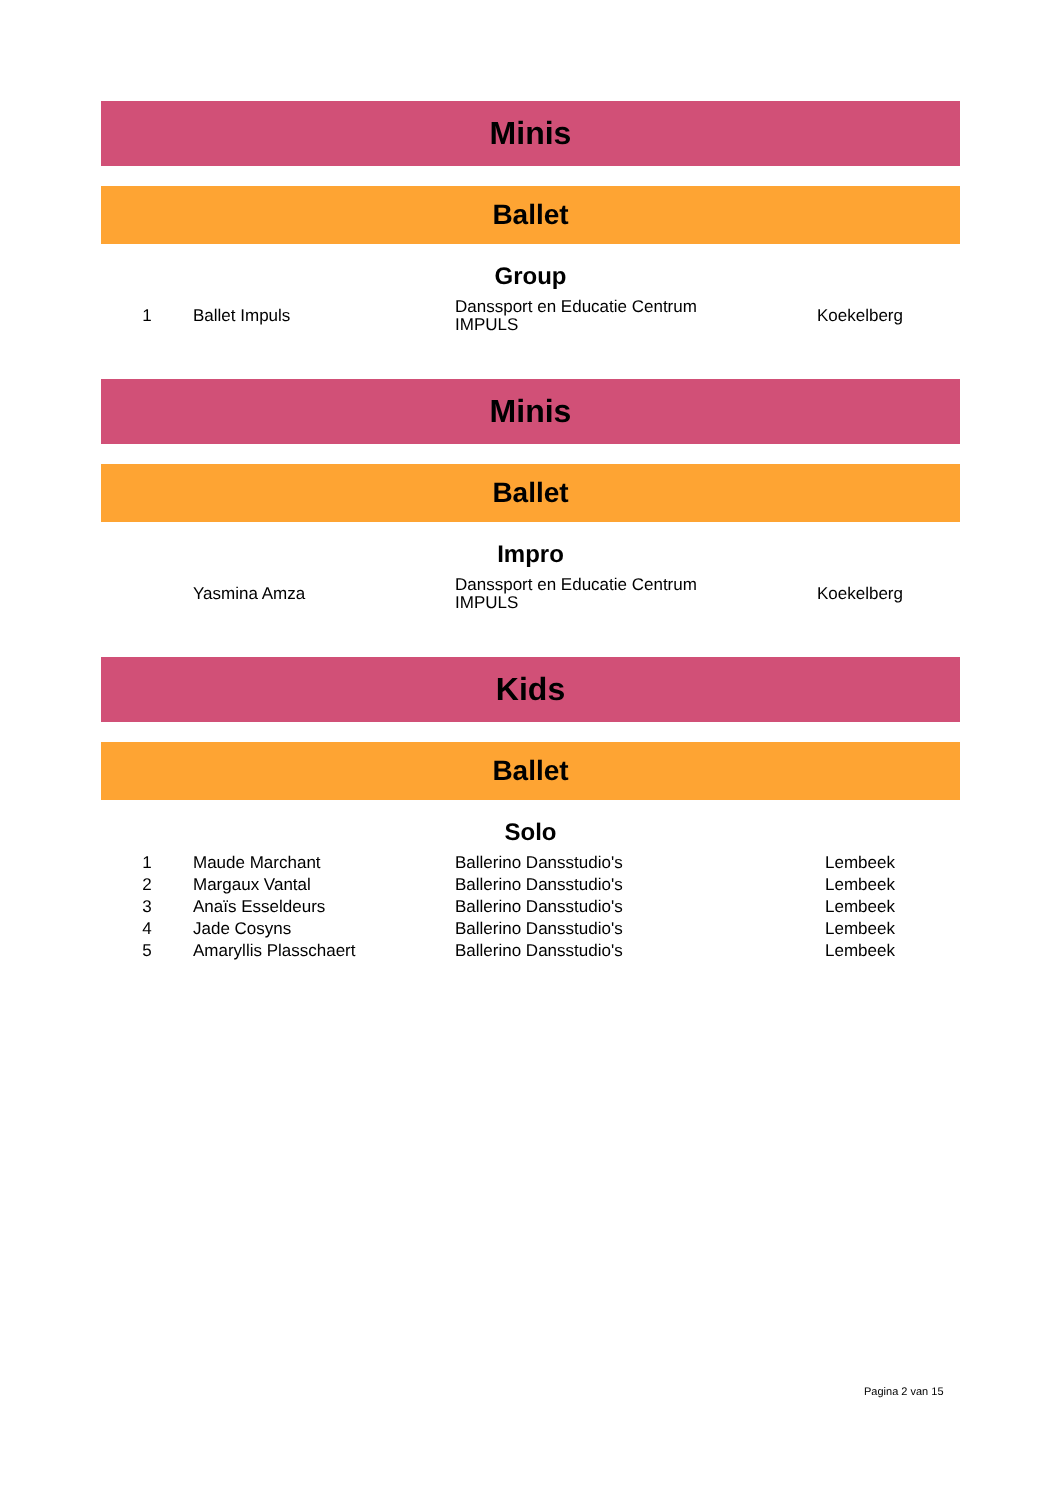Minis
Ballet
Group
| 1 | Ballet Impuls | Danssport en Educatie Centrum IMPULS | Koekelberg |
Minis
Ballet
Impro
| | Yasmina Amza | Danssport en Educatie Centrum IMPULS | Koekelberg |
Kids
Ballet
Solo
| 1 | Maude Marchant | Ballerino Dansstudio's | Lembeek |
| 2 | Margaux Vantal | Ballerino Dansstudio's | Lembeek |
| 3 | Anaïs Esseldeurs | Ballerino Dansstudio's | Lembeek |
| 4 | Jade Cosyns | Ballerino Dansstudio's | Lembeek |
| 5 | Amaryllis Plasschaert | Ballerino Dansstudio's | Lembeek |
Pagina 2 van 15